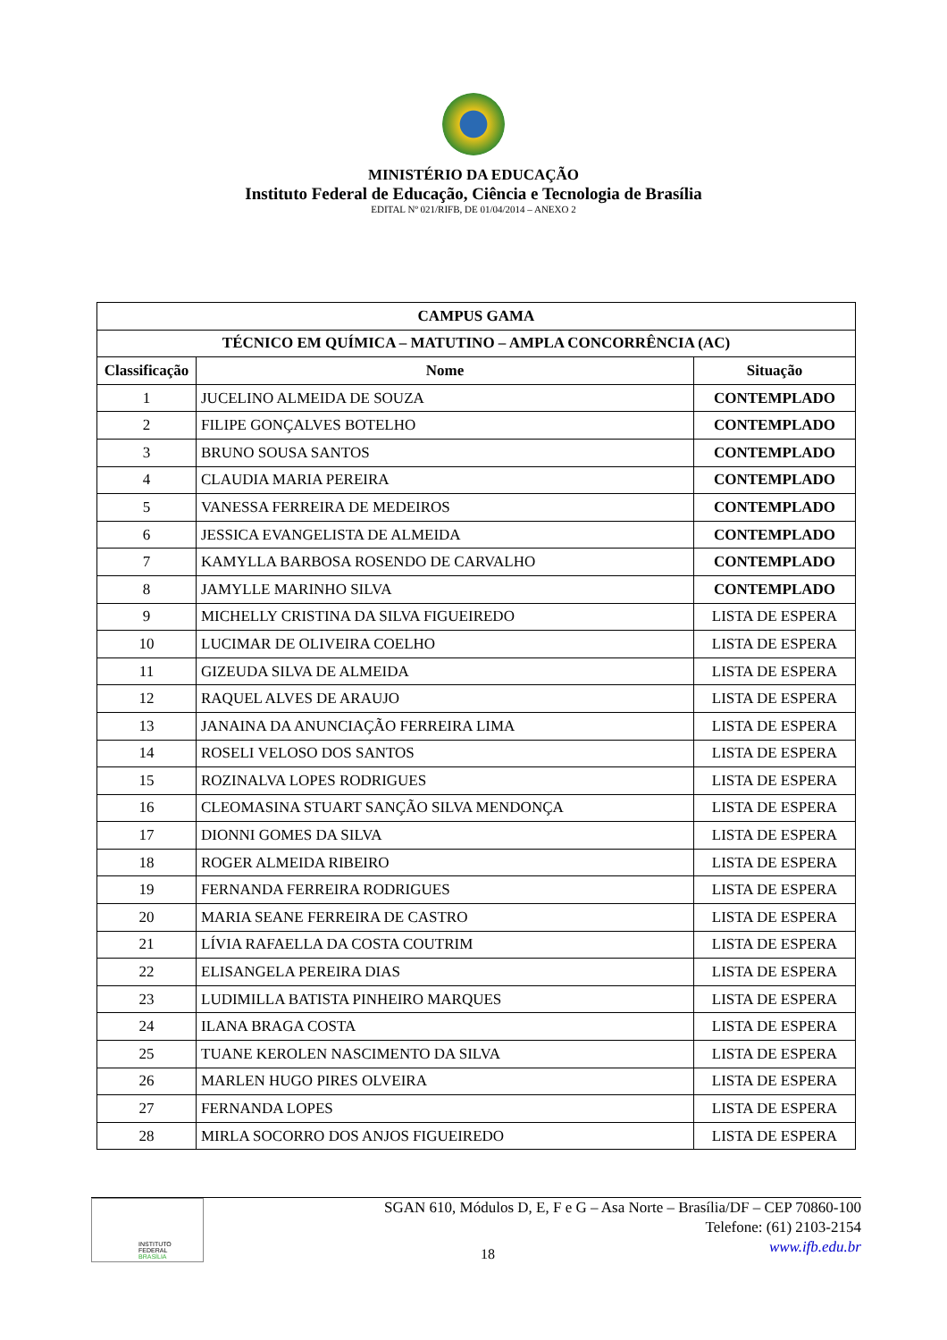MINISTÉRIO DA EDUCAÇÃO
Instituto Federal de Educação, Ciência e Tecnologia de Brasília
EDITAL Nº 021/RIFB, DE 01/04/2014 – ANEXO 2
| CAMPUS GAMA | | |
| --- | --- | --- |
| TÉCNICO EM QUÍMICA – MATUTINO – AMPLA CONCORRÊNCIA (AC) | | |
| Classificação | Nome | Situação |
| 1 | JUCELINO ALMEIDA DE SOUZA | CONTEMPLADO |
| 2 | FILIPE GONÇALVES BOTELHO | CONTEMPLADO |
| 3 | BRUNO SOUSA SANTOS | CONTEMPLADO |
| 4 | CLAUDIA MARIA PEREIRA | CONTEMPLADO |
| 5 | VANESSA FERREIRA DE MEDEIROS | CONTEMPLADO |
| 6 | JESSICA EVANGELISTA DE ALMEIDA | CONTEMPLADO |
| 7 | KAMYLLA BARBOSA ROSENDO DE CARVALHO | CONTEMPLADO |
| 8 | JAMYLLE MARINHO SILVA | CONTEMPLADO |
| 9 | MICHELLY CRISTINA DA SILVA FIGUEIREDO | LISTA DE ESPERA |
| 10 | LUCIMAR DE OLIVEIRA COELHO | LISTA DE ESPERA |
| 11 | GIZEUDA SILVA DE ALMEIDA | LISTA DE ESPERA |
| 12 | RAQUEL ALVES DE ARAUJO | LISTA DE ESPERA |
| 13 | JANAINA DA ANUNCIAÇÃO FERREIRA LIMA | LISTA DE ESPERA |
| 14 | ROSELI VELOSO DOS SANTOS | LISTA DE ESPERA |
| 15 | ROZINALVA LOPES RODRIGUES | LISTA DE ESPERA |
| 16 | CLEOMASINA STUART SANÇÃO SILVA MENDONÇA | LISTA DE ESPERA |
| 17 | DIONNI GOMES DA SILVA | LISTA DE ESPERA |
| 18 | ROGER ALMEIDA RIBEIRO | LISTA DE ESPERA |
| 19 | FERNANDA FERREIRA RODRIGUES | LISTA DE ESPERA |
| 20 | MARIA SEANE FERREIRA DE CASTRO | LISTA DE ESPERA |
| 21 | LÍVIA RAFAELLA DA COSTA COUTRIM | LISTA DE ESPERA |
| 22 | ELISANGELA PEREIRA DIAS | LISTA DE ESPERA |
| 23 | LUDIMILLA BATISTA PINHEIRO MARQUES | LISTA DE ESPERA |
| 24 | ILANA BRAGA COSTA | LISTA DE ESPERA |
| 25 | TUANE KEROLEN NASCIMENTO DA SILVA | LISTA DE ESPERA |
| 26 | MARLEN HUGO PIRES OLVEIRA | LISTA DE ESPERA |
| 27 | FERNANDA LOPES | LISTA DE ESPERA |
| 28 | MIRLA SOCORRO DOS ANJOS FIGUEIREDO | LISTA DE ESPERA |
INSTITUTO FEDERAL
BRASÍLIA
SGAN 610, Módulos D, E, F e G – Asa Norte – Brasília/DF – CEP 70860-100
Telefone: (61) 2103-2154
www.ifb.edu.br
18